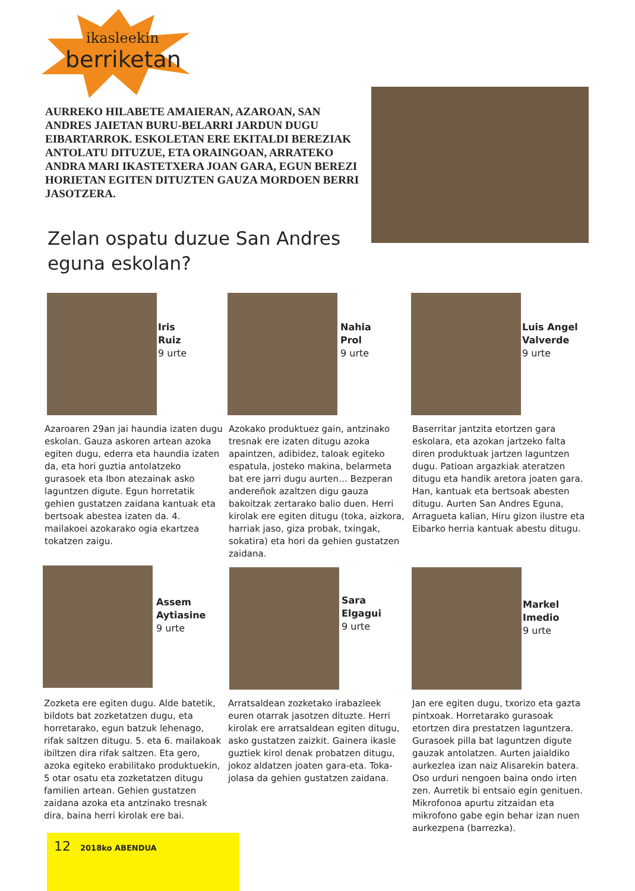ikasleekin
berriketan
AURREKO HILABETE AMAIERAN, AZAROAN, SAN ANDRES JAIETAN BURU-BELARRI JARDUN DUGU EIBARTARROK. ESKOLETAN ERE EKITALDI BEREZIAK ANTOLATU DITUZUE, ETA ORAINGOAN, ARRATEKO ANDRA MARI IKASTETXERA JOAN GARA, EGUN BEREZI HORIETAN EGITEN DITUZTEN GAUZA MORDOEN BERRI JASOTZERA.
Zelan ospatu duzue San Andres eguna eskolan?
Iris
Ruiz
9 urte
Nahia
Prol
9 urte
Luis Angel
Valverde
9 urte
Azaroaren 29an jai haundia izaten dugu eskolan. Gauza askoren artean azoka egiten dugu, ederra eta haundia izaten da, eta hori guztia antolatzeko gurasoek eta Ibon atezainak asko laguntzen digute. Egun horretatik gehien gustatzen zaidana kantuak eta bertsoak abestea izaten da. 4. mailakoei azokarako ogia ekartzea tokatzen zaigu.
Azokako produktuez gain, antzinako tresnak ere izaten ditugu azoka apaintzen, adibidez, taloak egiteko espatula, josteko makina, belarmeta bat ere jarri dugu aurten… Bezperan andereñok azaltzen digu gauza bakoitzak zertarako balio duen. Herri kirolak ere egiten ditugu (toka, aizkora, harriak jaso, giza probak, txingak, sokatira) eta hori da gehien gustatzen zaidana.
Baserritar jantzita etortzen gara eskolara, eta azokan jartzeko falta diren produktuak jartzen laguntzen dugu. Patioan argazkiak ateratzen ditugu eta handik aretora joaten gara. Han, kantuak eta bertsoak abesten ditugu. Aurten San Andres Eguna, Arragueta kalian, Hiru gizon ilustre eta Eibarko herria kantuak abestu ditugu.
Assem
Aytiasine
9 urte
Sara
Elgagui
9 urte
Markel
Imedio
9 urte
Zozketa ere egiten dugu. Alde batetik, bildots bat zozketatzen dugu, eta horretarako, egun batzuk lehenago, rifak saltzen ditugu. 5. eta 6. mailakoak ibiltzen dira rifak saltzen. Eta gero, azoka egiteko erabilitako produktuekin, 5 otar osatu eta zozketatzen ditugu familien artean. Gehien gustatzen zaidana azoka eta antzinako tresnak dira, baina herri kirolak ere bai.
Arratsaldean zozketako irabazleek euren otarrak jasotzen dituzte. Herri kirolak ere arratsaldean egiten ditugu, asko gustatzen zaizkit. Gainera ikasle guztiek kirol denak probatzen ditugu, jokoz aldatzen joaten gara-eta. Toka-jolasa da gehien gustatzen zaidana.
Jan ere egiten dugu, txorizo eta gazta pintxoak. Horretarako gurasoak etortzen dira prestatzen laguntzera. Gurasoek pilla bat laguntzen digute gauzak antolatzen. Aurten jaialdiko aurkezlea izan naiz Alisarekin batera. Oso urduri nengoen baina ondo irten zen. Aurretik bi entsaio egin genituen. Mikrofonoa apurtu zitzaidan eta mikrofono gabe egin behar izan nuen aurkezpena (barrezka).
12 2018ko ABENDUA